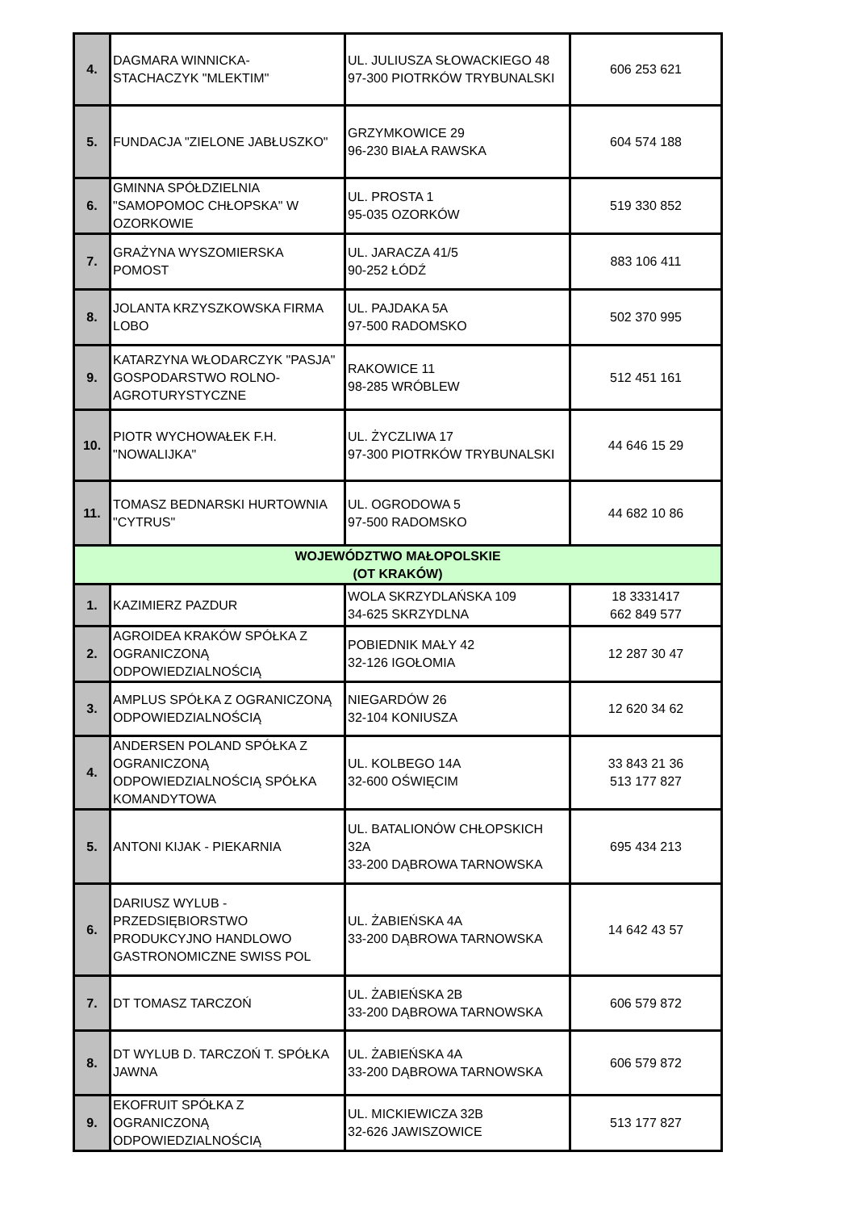| 4. | DAGMARA WINNICKA- STACHACZYK "MLEKTIM" | UL. JULIUSZA SŁOWACKIEGO 48 97-300 PIOTRKÓW TRYBUNALSKI | 606 253 621 |
| 5. | FUNDACJA "ZIELONE JABŁUSZKO" | GRZYMKOWICE 29 96-230 BIAŁA RAWSKA | 604 574 188 |
| 6. | GMINNA SPÓŁDZIELNIA "SAMOPOMOC CHŁOPSKA" W OZORKOWIE | UL. PROSTA 1 95-035 OZORKÓW | 519 330 852 |
| 7. | GRAŻYNA WYSZOMIERSKA POMOST | UL. JARACZA 41/5 90-252 ŁÓDŹ | 883 106 411 |
| 8. | JOLANTA KRZYSZKOWSKA FIRMA LOBO | UL. PAJDAKA 5A 97-500 RADOMSKO | 502 370 995 |
| 9. | KATARZYNA WŁODARCZYK "PASJA" GOSPODARSTWO ROLNO-AGROTURYSTYCZNE | RAKOWICE 11 98-285 WRÓBLEW | 512 451 161 |
| 10. | PIOTR WYCHOWAŁEK F.H. "NOWALIJKA" | UL. ŻYCZLIWA 17 97-300 PIOTRKÓW TRYBUNALSKI | 44 646 15 29 |
| 11. | TOMASZ BEDNARSKI HURTOWNIA "CYTRUS" | UL. OGRODOWA 5 97-500 RADOMSKO | 44 682 10 86 |
| WOJEWÓDZTWO MAŁOPOLSKIE (OT KRAKÓW) | | | |
| 1. | KAZIMIERZ PAZDUR | WOLA SKRZYDLAŃSKA 109 34-625 SKRZYDLNA | 18 3331417 662 849 577 |
| 2. | AGROIDEA KRAKÓW SPÓŁKA Z OGRANICZONĄ ODPOWIEDZIALNOŚCIĄ | POBIEDNIK MAŁY 42 32-126 IGOŁOMIA | 12 287 30 47 |
| 3. | AMPLUS SPÓŁKA Z OGRANICZONĄ ODPOWIEDZIALNOŚCIĄ | NIEGARDÓW 26 32-104 KONIUSZA | 12 620 34 62 |
| 4. | ANDERSEN POLAND SPÓŁKA Z OGRANICZONĄ ODPOWIEDZIALNOŚCIĄ SPÓŁKA KOMANDYTOWA | UL. KOLBEGO 14A 32-600 OŚWIĘCIM | 33 843 21 36 513 177 827 |
| 5. | ANTONI KIJAK - PIEKARNIA | UL. BATALIONÓW CHŁOPSKICH 32A 33-200 DĄBROWA TARNOWSKA | 695 434 213 |
| 6. | DARIUSZ WYLUB - PRZEDSIĘBIORSTWO PRODUKCYJNO HANDLOWO GASTRONOMICZNE SWISS POL | UL. ŻABIEŃSKA 4A 33-200 DĄBROWA TARNOWSKA | 14 642 43 57 |
| 7. | DT TOMASZ TARCZOŃ | UL. ŻABIEŃSKA 2B 33-200 DĄBROWA TARNOWSKA | 606 579 872 |
| 8. | DT WYLUB D. TARCZOŃ T. SPÓŁKA JAWNA | UL. ŻABIEŃSKA 4A 33-200 DĄBROWA TARNOWSKA | 606 579 872 |
| 9. | EKOFRUIT SPÓŁKA Z OGRANICZONĄ ODPOWIEDZIALNOŚCIĄ | UL. MICKIEWICZA 32B 32-626 JAWISZOWICE | 513 177 827 |